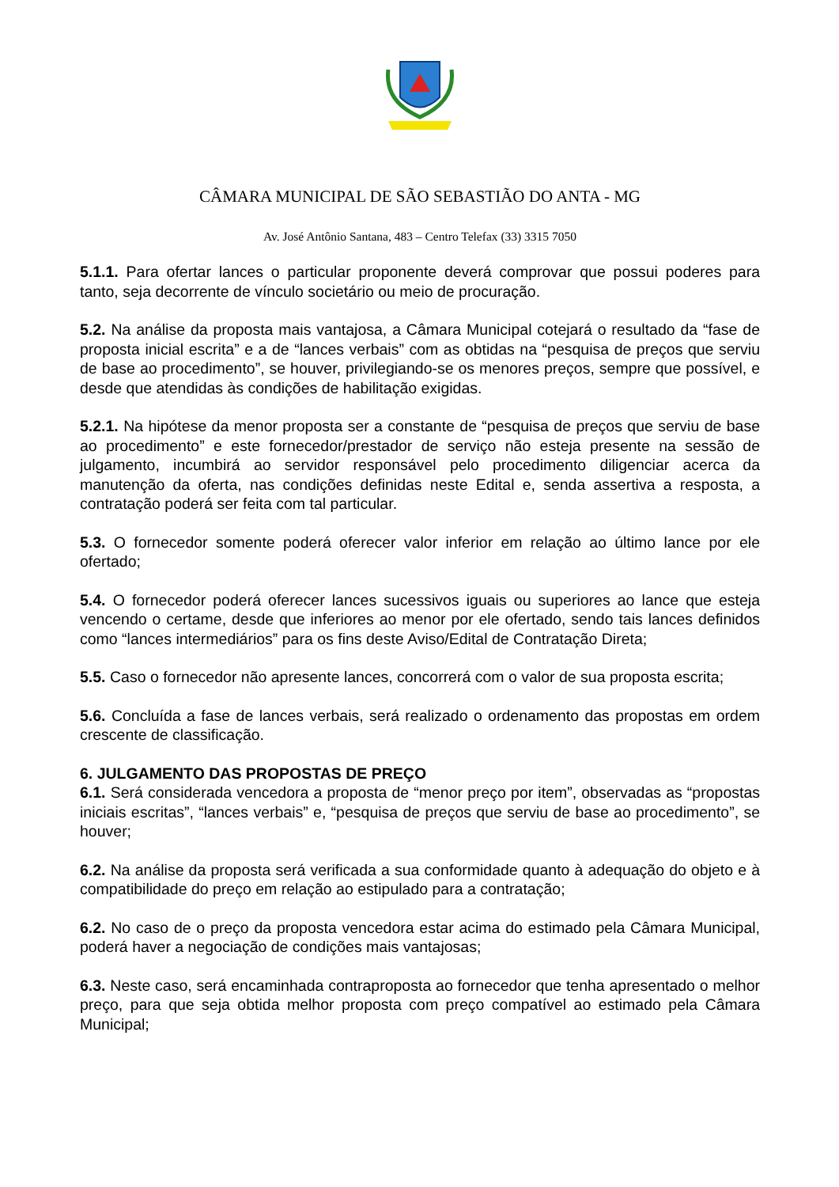CÂMARA MUNICIPAL DE SÃO SEBASTIÃO DO ANTA - MG
Av. José Antônio Santana, 483 – Centro Telefax (33) 3315 7050
5.1.1. Para ofertar lances o particular proponente deverá comprovar que possui poderes para tanto, seja decorrente de vínculo societário ou meio de procuração.
5.2. Na análise da proposta mais vantajosa, a Câmara Municipal cotejará o resultado da “fase de proposta inicial escrita” e a de “lances verbais” com as obtidas na “pesquisa de preços que serviu de base ao procedimento”, se houver, privilegiando-se os menores preços, sempre que possível, e desde que atendidas às condições de habilitação exigidas.
5.2.1. Na hipótese da menor proposta ser a constante de “pesquisa de preços que serviu de base ao procedimento” e este fornecedor/prestador de serviço não esteja presente na sessão de julgamento, incumbirá ao servidor responsável pelo procedimento diligenciar acerca da manutenção da oferta, nas condições definidas neste Edital e, senda assertiva a resposta, a contratação poderá ser feita com tal particular.
5.3. O fornecedor somente poderá oferecer valor inferior em relação ao último lance por ele ofertado;
5.4. O fornecedor poderá oferecer lances sucessivos iguais ou superiores ao lance que esteja vencendo o certame, desde que inferiores ao menor por ele ofertado, sendo tais lances definidos como “lances intermediários” para os fins deste Aviso/Edital de Contratação Direta;
5.5. Caso o fornecedor não apresente lances, concorrerá com o valor de sua proposta escrita;
5.6. Concluída a fase de lances verbais, será realizado o ordenamento das propostas em ordem crescente de classificação.
6. JULGAMENTO DAS PROPOSTAS DE PREÇO
6.1. Será considerada vencedora a proposta de “menor preço por item”, observadas as “propostas iniciais escritas”, “lances verbais” e, “pesquisa de preços que serviu de base ao procedimento”, se houver;
6.2. Na análise da proposta será verificada a sua conformidade quanto à adequação do objeto e à compatibilidade do preço em relação ao estipulado para a contratação;
6.2. No caso de o preço da proposta vencedora estar acima do estimado pela Câmara Municipal, poderá haver a negociação de condições mais vantajosas;
6.3. Neste caso, será encaminhada contraproposta ao fornecedor que tenha apresentado o melhor preço, para que seja obtida melhor proposta com preço compatível ao estimado pela Câmara Municipal;